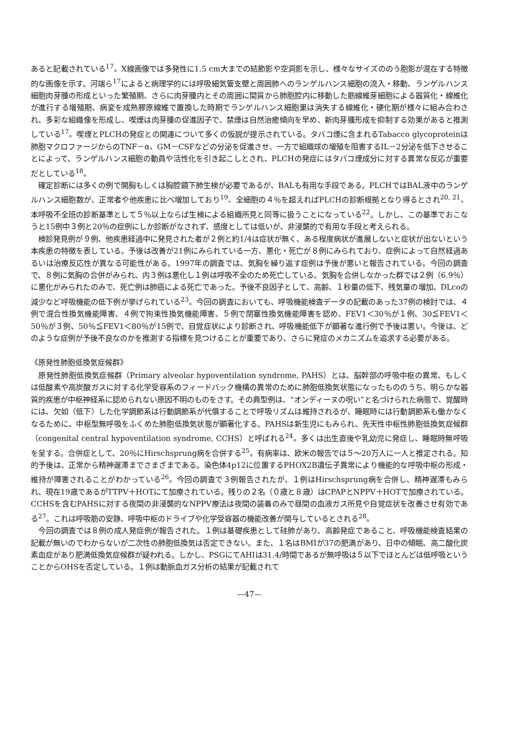あると記載されている<sup>17</sup>。X線画像では多発性に1.5 cm大までの結節影や空洞影を示し、様々なサイズののう胞影が混在する特徴的な画像を示す。河端ら<sup>17</sup>によると病理学的には呼吸細気管支壁と周囲肺へのランゲルハンス細胞の流入・移動、ランゲルハンス細胞肉芽腫の形成といった繁殖期、さらに肉芽腫内とその周囲に間質から肺胞腔内に移動した筋線維芽細胞による器質化・線維化が進行する増殖期、病変を成熟膠原線維で置換した時期でランゲルハンス細胞巣は消失する線維化・硬化期が様々に組み合わされ、多彩な組織像を形成し、喫煙は肉芽腫の促進因子で、禁煙は自然治癒傾向を早め、新肉芽腫形成を抑制する効果があると推測している<sup>17</sup>。喫煙とPLCHの発症との関連について多くの仮説が提示されている。タバコ煙に含まれるTabacco glycoproteinは肺胞マクロファージからのTNF－α、GM－CSFなどの分泌を促進させ、一方で組織球の増殖を阻害するIL－2分泌を低下させることによって、ランゲルハンス細胞の動員や活性化を引き起こしとされ、PLCHの発症にはタバコ煙成分に対する異常な反応が重要だとしている<sup>18</sup>。
確定診断には多くの例で開胸もしくは胸腔鏡下肺生検が必要であるが、BALも有用な手段である。PLCHではBAL液中のランゲルハンス細胞数が、正常者や他疾患に比べ増加しており<sup>19</sup>、全細胞の４％を超えればPLCHの診断根拠となり得るとされ<sup>20, 21</sup>、本呼吸不全班の診断基準として５％以上ならば生検による組織所見と同等に扱うことになっている<sup>22</sup>。しかし、この基準でおこなうと15例中３例と20％の症例にしか診断がなされず、感度としては低いが、非浸襲的で有用な手段と考えられる。
検診発見例が９例、他疾患経過中に発見された者が２例と約1/4は症状が無く、ある程度病状が進展しないと症状が出ないという本疾患の特徴を表している。予後は改善が21例にみられている一方、悪化・死亡が８例にみられており、症例によって自然経過あるいは治療反応性が異なる可能性がある。1997年の調査では、気胸を繰り返す症例は予後が悪いと報告されている。今回の調査で、８例に気胸の合併がみられ、内３例は悪化し１例は呼吸不全のため死亡している。気胸を合併しなかった群では２例（6.9％）に悪化がみられたのみで、死亡例は肺癌による死亡であった。予後不良因子として、高齢、１秒量の低下、残気量の増加、DLcoの減少など呼吸機能の低下例が挙げられている<sup>23</sup>。今回の調査においても、呼吸機能検査データの記載のあった37例の検討では、４例で混合性換気機能障害、４例で拘束性換気機能障害、５例で閉塞性換気機能障害を認め、FEV1＜30％が１例、30≦FEV1＜50％が３例、50％≦FEV1＜80％が15例で、自覚症状により診断され、呼吸機能低下が顕著な進行例で予後は悪い。今後は、どのような症例が予後不良なのかを推測する指標を見つけることが重要であり、さらに発症のメカニズムを追求する必要がある。
《原発性肺胞低換気症候群》
原発性肺胞低換気症候群（Primary alveolar hypoventilation syndrome, PAHS）とは、脳幹部の呼吸中枢の異常、もしくは低酸素や高炭酸ガスに対する化学受容系のフィードバック機構の異常のために肺胞低換気状態になったもののうち、明らかな器質的疾患が中枢神経系に認められない原因不明のものをさす。その典型例は、“オンディーヌの呪い”と名づけられた病態で、覚醒時には、欠如（低下）した化学調節系は行動調節系が代償することで呼吸リズムは維持されるが、睡眠時には行動調節系も働かなくなるために、中枢型無呼吸をふくめた肺胞低換気状態が顕著化する。PAHSは新生児にもみられ、先天性中枢性肺胞低換気症候群（congenital central hypoventilation syndrome, CCHS）と呼ばれる<sup>24</sup>。多くは出生直後や乳幼児に発症し、睡眠時無呼吸を呈する。合併症として、20％にHirschsprung病を合併する<sup>25</sup>。有病率は、欧米の報告では５～20万人に一人と推定される。知的予後は、正常から精神遅滞までさまざまである。染色体4p12に位置するPHOX2B遺伝子異常により機能的な呼吸中枢の形成・維持が障害されることがわかっている<sup>26</sup>。今回の調査で３例報告されたが、１例はHirschsprung病を合併し、精神遅滞もみられ、現在19歳であるがTTPV＋HOTにて加療されている。残りの２名（０歳と８歳）はCPAPとNPPV＋HOTで加療されている。CCHSを含むPAHSに対する夜間の非浸襲的なNPPV療法は夜間の装着のみで昼間の血液ガス所見や自覚症状を改善させ有効である<sup>27</sup>。これは呼吸筋の安静、呼吸中枢のドライブや化学受容器の機能改善が関与しているとされる<sup>28</sup>。
今回の調査では８例の成人発症例が報告された。１例は基礎疾患として硅肺があり、高齢発症であること、呼吸機能検査結果の記載が無いのでわからないが二次性の肺胞低換気は否定できない。また、１名はBMIが37の肥満があり、日中の傾眠、高二酸化炭素血症があり肥満低換気症候群が疑われる。しかし、PSGにてAHIは31.4/時間であるが無呼吸は５以下でほとんどは低呼吸ということからOHSを否定している。１例は動脈血ガス分析の結果が記載されて
—47—